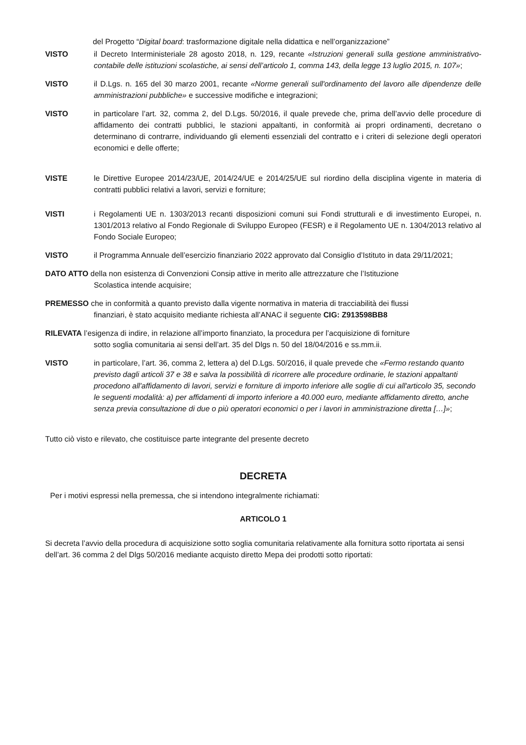del Progetto “Digital board: trasformazione digitale nella didattica e nell’organizzazione”
VISTO il Decreto Interministeriale 28 agosto 2018, n. 129, recante «Istruzioni generali sulla gestione amministrativo-contabile delle istituzioni scolastiche, ai sensi dell’articolo 1, comma 143, della legge 13 luglio 2015, n. 107»;
VISTO il D.Lgs. n. 165 del 30 marzo 2001, recante «Norme generali sull'ordinamento del lavoro alle dipendenze delle amministrazioni pubbliche» e successive modifiche e integrazioni;
VISTO in particolare l’art. 32, comma 2, del D.Lgs. 50/2016, il quale prevede che, prima dell’avvio delle procedure di affidamento dei contratti pubblici, le stazioni appaltanti, in conformità ai propri ordinamenti, decretano o determinano di contrarre, individuando gli elementi essenziali del contratto e i criteri di selezione degli operatori economici e delle offerte;
VISTE le Direttive Europee 2014/23/UE, 2014/24/UE e 2014/25/UE sul riordino della disciplina vigente in materia di contratti pubblici relativi a lavori, servizi e forniture;
VISTI i Regolamenti UE n. 1303/2013 recanti disposizioni comuni sui Fondi strutturali e di investimento Europei, n. 1301/2013 relativo al Fondo Regionale di Sviluppo Europeo (FESR) e il Regolamento UE n. 1304/2013 relativo al Fondo Sociale Europeo;
VISTO il Programma Annuale dell’esercizio finanziario 2022 approvato dal Consiglio d’Istituto in data 29/11/2021;
DATO ATTO della non esistenza di Convenzioni Consip attive in merito alle attrezzature che l’Istituzione
Scolastica intende acquisire;
PREMESSO che in conformità a quanto previsto dalla vigente normativa in materia di tracciabilità dei flussi
finanziari, è stato acquisito mediante richiesta all’ANAC il seguente CIG: Z913598BB8
RILEVATA l’esigenza di indire, in relazione all’importo finanziato, la procedura per l’acquisizione di forniture
sotto soglia comunitaria ai sensi dell’art. 35 del Dlgs n. 50 del 18/04/2016 e ss.mm.ii.
VISTO in particolare, l’art. 36, comma 2, lettera a) del D.Lgs. 50/2016, il quale prevede che «Fermo restando quanto previsto dagli articoli 37 e 38 e salva la possibilità di ricorrere alle procedure ordinarie, le stazioni appaltanti procedono all'affidamento di lavori, servizi e forniture di importo inferiore alle soglie di cui all'articolo 35, secondo le seguenti modalità: a) per affidamenti di importo inferiore a 40.000 euro, mediante affidamento diretto, anche senza previa consultazione di due o più operatori economici o per i lavori in amministrazione diretta […]»;
Tutto ciò visto e rilevato, che costituisce parte integrante del presente decreto
DECRETA
Per i motivi espressi nella premessa, che si intendono integralmente richiamati:
ARTICOLO 1
Si decreta l’avvio della procedura di acquisizione sotto soglia comunitaria relativamente alla fornitura sotto riportata ai sensi dell’art. 36 comma 2 del Dlgs 50/2016 mediante acquisto diretto Mepa dei prodotti sotto riportati: